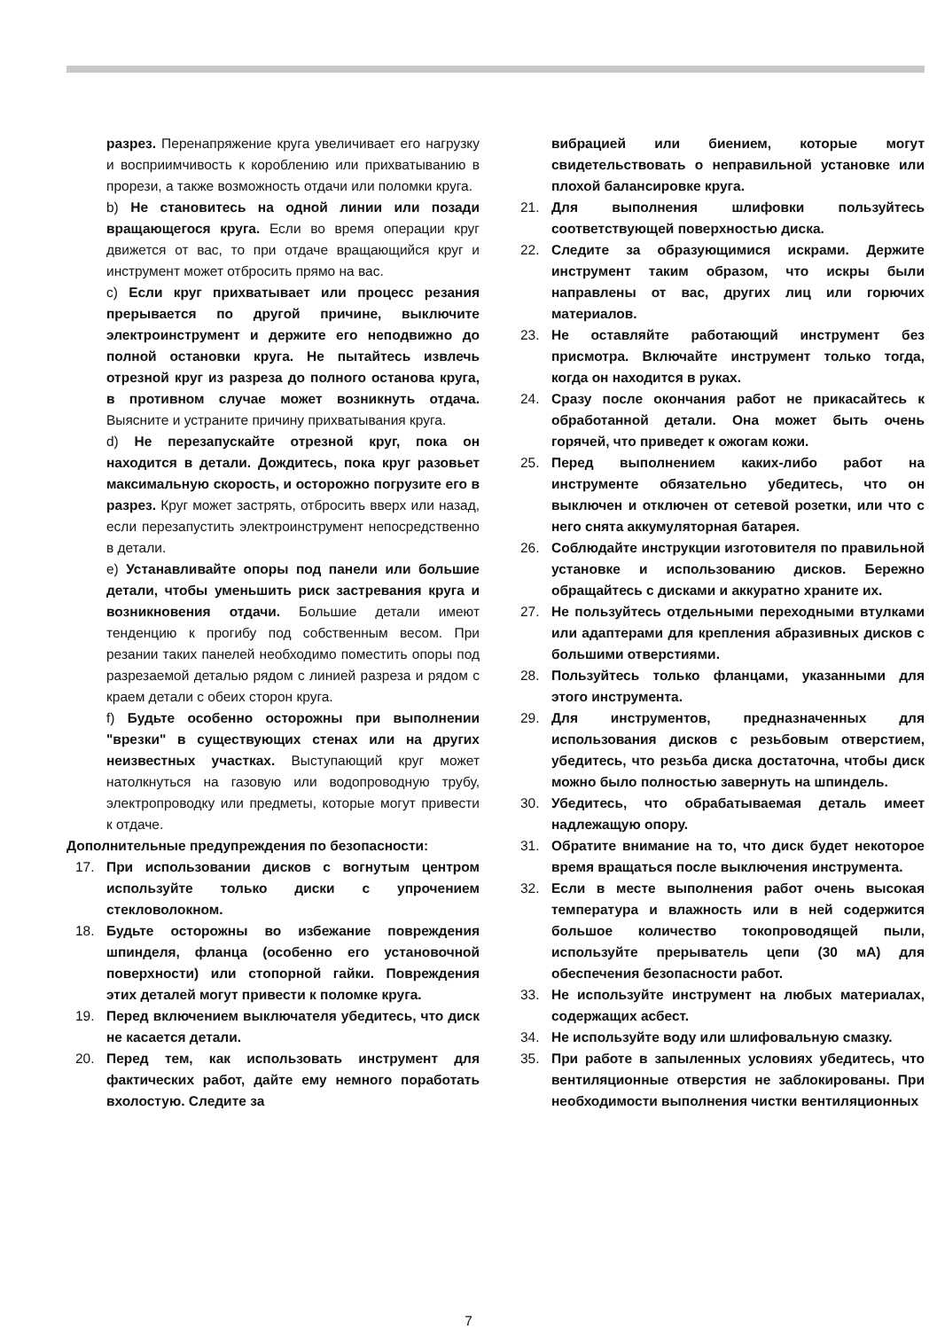разрез. Перенапряжение круга увеличивает его нагрузку и восприимчивость к короблению или прихватыванию в прорези, а также возможность отдачи или поломки круга.
b) Не становитесь на одной линии или позади вращающегося круга. Если во время операции круг движется от вас, то при отдаче вращающийся круг и инструмент может отбросить прямо на вас.
c) Если круг прихватывает или процесс резания прерывается по другой причине, выключите электроинструмент и держите его неподвижно до полной остановки круга. Не пытайтесь извлечь отрезной круг из разреза до полного останова круга, в противном случае может возникнуть отдача. Выясните и устраните причину прихватывания круга.
d) Не перезапускайте отрезной круг, пока он находится в детали. Дождитесь, пока круг разовьет максимальную скорость, и осторожно погрузите его в разрез. Круг может застрять, отбросить вверх или назад, если перезапустить электроинструмент непосредственно в детали.
e) Устанавливайте опоры под панели или большие детали, чтобы уменьшить риск застревания круга и возникновения отдачи. Большие детали имеют тенденцию к прогибу под собственным весом. При резании таких панелей необходимо поместить опоры под разрезаемой деталью рядом с линией разреза и рядом с краем детали с обеих сторон круга.
f) Будьте особенно осторожны при выполнении "врезки" в существующих стенах или на других неизвестных участках. Выступающий круг может натолкнуться на газовую или водопроводную трубу, электропроводку или предметы, которые могут привести к отдаче.
Дополнительные предупреждения по безопасности:
17. При использовании дисков с вогнутым центром используйте только диски с упрочением стекловолокном.
18. Будьте осторожны во избежание повреждения шпинделя, фланца (особенно его установочной поверхности) или стопорной гайки. Повреждения этих деталей могут привести к поломке круга.
19. Перед включением выключателя убедитесь, что диск не касается детали.
20. Перед тем, как использовать инструмент для фактических работ, дайте ему немного поработать вхолостую. Следите за
вибрацией или биением, которые могут свидетельствовать о неправильной установке или плохой балансировке круга.
21. Для выполнения шлифовки пользуйтесь соответствующей поверхностью диска.
22. Следите за образующимися искрами. Держите инструмент таким образом, что искры были направлены от вас, других лиц или горючих материалов.
23. Не оставляйте работающий инструмент без присмотра. Включайте инструмент только тогда, когда он находится в руках.
24. Сразу после окончания работ не прикасайтесь к обработанной детали. Она может быть очень горячей, что приведет к ожогам кожи.
25. Перед выполнением каких-либо работ на инструменте обязательно убедитесь, что он выключен и отключен от сетевой розетки, или что с него снята аккумуляторная батарея.
26. Соблюдайте инструкции изготовителя по правильной установке и использованию дисков. Бережно обращайтесь с дисками и аккуратно храните их.
27. Не пользуйтесь отдельными переходными втулками или адаптерами для крепления абразивных дисков с большими отверстиями.
28. Пользуйтесь только фланцами, указанными для этого инструмента.
29. Для инструментов, предназначенных для использования дисков с резьбовым отверстием, убедитесь, что резьба диска достаточна, чтобы диск можно было полностью завернуть на шпиндель.
30. Убедитесь, что обрабатываемая деталь имеет надлежащую опору.
31. Обратите внимание на то, что диск будет некоторое время вращаться после выключения инструмента.
32. Если в месте выполнения работ очень высокая температура и влажность или в ней содержится большое количество токопроводящей пыли, используйте прерыватель цепи (30 мА) для обеспечения безопасности работ.
33. Не используйте инструмент на любых материалах, содержащих асбест.
34. Не используйте воду или шлифовальную смазку.
35. При работе в запыленных условиях убедитесь, что вентиляционные отверстия не заблокированы. При необходимости выполнения чистки вентиляционных
7